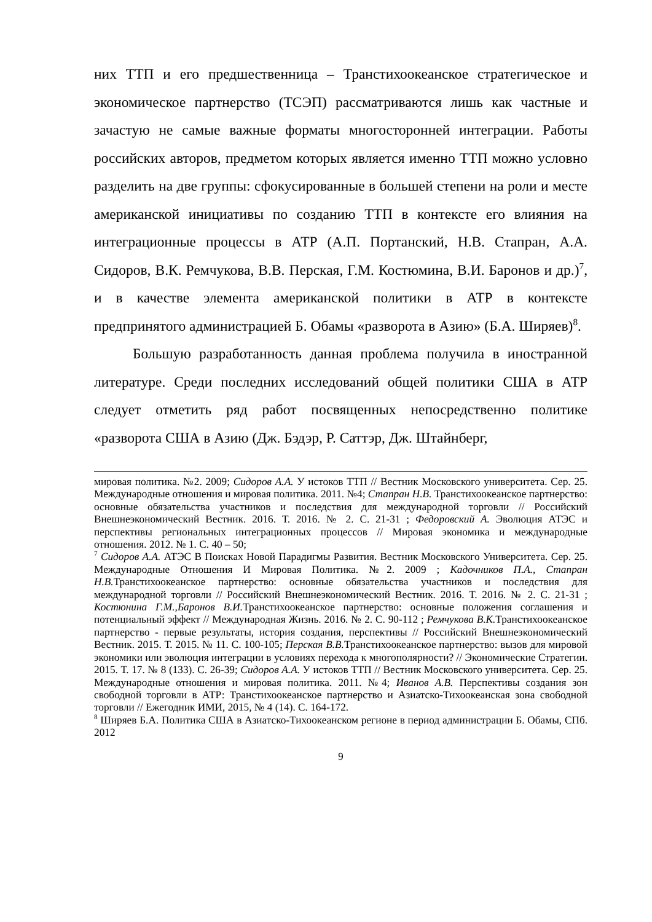них ТТП и его предшественница – Транстихоокеанское стратегическое и экономическое партнерство (ТСЭП) рассматриваются лишь как частные и зачастую не самые важные форматы многосторонней интеграции. Работы российских авторов, предметом которых является именно ТТП можно условно разделить на две группы: сфокусированные в большей степени на роли и месте американской инициативы по созданию ТТП в контексте его влияния на интеграционные процессы в АТР (А.П. Портанский, Н.В. Стапран, А.А. Сидоров, В.К. Ремчукова, В.В. Перская, Г.М. Костюмина, В.И. Баронов и др.)<sup>7</sup>, и в качестве элемента американской политики в АТР в контексте предпринятого администрацией Б. Обамы «разворота в Азию» (Б.А. Ширяев)<sup>8</sup>.
Большую разработанность данная проблема получила в иностранной литературе. Среди последних исследований общей политики США в АТР следует отметить ряд работ посвященных непосредственно политике «разворота США в Азию (Дж. Бэдэр, Р. Саттэр, Дж. Штайнберг,
мировая политика. №2. 2009; Сидоров А.А. У истоков ТТП // Вестник Московского университета. Сер. 25. Международные отношения и мировая политика. 2011. №4; Стапран Н.В. Транстихоокеанское партнерство: основные обязательства участников и последствия для международной торговли // Российский Внешнеэкономический Вестник. 2016. Т. 2016. № 2. С. 21-31 ; Федоровский А. Эволюция АТЭС и перспективы региональных интеграционных процессов // Мировая экономика и международные отношения. 2012. № 1. С. 40 – 50;
<sup>7</sup> Сидоров А.А. АТЭС В Поисках Новой Парадигмы Развития. Вестник Московского Университета. Сер. 25. Международные Отношения И Мировая Политика. №2. 2009 ; Кадочников П.А., Стапран Н.В. Транстихоокеанское партнерство: основные обязательства участников и последствия для международной торговли // Российский Внешнеэкономический Вестник. 2016. Т. 2016. № 2. С. 21-31 ; Костюнина Г.М.,Баронов В.И. Транстихоокеанское партнерство: основные положения соглашения и потенциальный эффект // Международная Жизнь. 2016. № 2. С. 90-112 ; Ремчукова В.К. Транстихоокеанское партнерство - первые результаты, история создания, перспективы // Российский Внешнеэкономический Вестник. 2015. Т. 2015. № 11. С. 100-105; Перская В.В. Транстихоокеанское партнерство: вызов для мировой экономики или эволюция интеграции в условиях перехода к многополярности? // Экономические Стратегии. 2015. Т. 17. № 8 (133). С. 26-39; Сидоров А.А. У истоков ТТП // Вестник Московского университета. Сер. 25. Международные отношения и мировая политика. 2011. №4; Иванов А.В. Перспективы создания зон свободной торговли в АТР: Транстихоокеанское партнерство и Азиатско-Тихоокеанская зона свободной торговли // Ежегодник ИМИ, 2015, № 4 (14). С. 164-172.
<sup>8</sup> Ширяев Б.А. Политика США в Азиатско-Тихоокеанском регионе в период администрации Б. Обамы, СПб. 2012
9